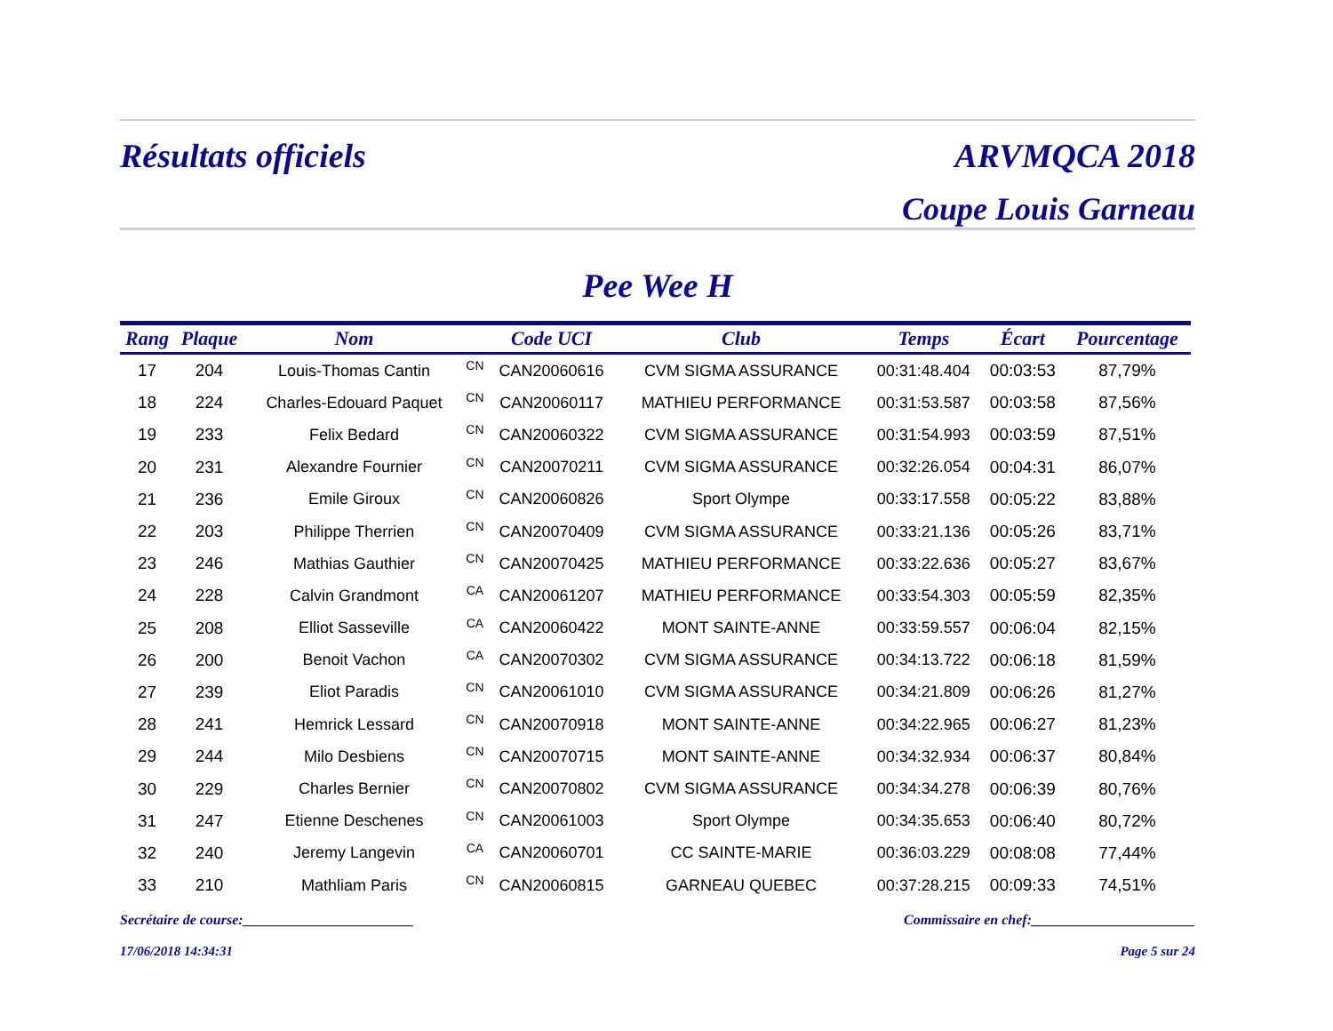Résultats officiels ARVMQCA 2018
Coupe Louis Garneau
Pee Wee H
| Rang | Plaque | Nom | | Code UCI | Club | Temps | Écart | Pourcentage |
| --- | --- | --- | --- | --- | --- | --- | --- | --- |
| 17 | 204 | Louis-Thomas Cantin | CN | CAN20060616 | CVM SIGMA ASSURANCE | 00:31:48.404 | 00:03:53 | 87,79% |
| 18 | 224 | Charles-Edouard Paquet | CN | CAN20060117 | MATHIEU PERFORMANCE | 00:31:53.587 | 00:03:58 | 87,56% |
| 19 | 233 | Felix Bedard | CN | CAN20060322 | CVM SIGMA ASSURANCE | 00:31:54.993 | 00:03:59 | 87,51% |
| 20 | 231 | Alexandre Fournier | CN | CAN20070211 | CVM SIGMA ASSURANCE | 00:32:26.054 | 00:04:31 | 86,07% |
| 21 | 236 | Emile Giroux | CN | CAN20060826 | Sport Olympe | 00:33:17.558 | 00:05:22 | 83,88% |
| 22 | 203 | Philippe Therrien | CN | CAN20070409 | CVM SIGMA ASSURANCE | 00:33:21.136 | 00:05:26 | 83,71% |
| 23 | 246 | Mathias Gauthier | CN | CAN20070425 | MATHIEU PERFORMANCE | 00:33:22.636 | 00:05:27 | 83,67% |
| 24 | 228 | Calvin Grandmont | CA | CAN20061207 | MATHIEU PERFORMANCE | 00:33:54.303 | 00:05:59 | 82,35% |
| 25 | 208 | Elliot Sasseville | CA | CAN20060422 | MONT SAINTE-ANNE | 00:33:59.557 | 00:06:04 | 82,15% |
| 26 | 200 | Benoit Vachon | CA | CAN20070302 | CVM SIGMA ASSURANCE | 00:34:13.722 | 00:06:18 | 81,59% |
| 27 | 239 | Eliot Paradis | CN | CAN20061010 | CVM SIGMA ASSURANCE | 00:34:21.809 | 00:06:26 | 81,27% |
| 28 | 241 | Hemrick Lessard | CN | CAN20070918 | MONT SAINTE-ANNE | 00:34:22.965 | 00:06:27 | 81,23% |
| 29 | 244 | Milo Desbiens | CN | CAN20070715 | MONT SAINTE-ANNE | 00:34:32.934 | 00:06:37 | 80,84% |
| 30 | 229 | Charles Bernier | CN | CAN20070802 | CVM SIGMA ASSURANCE | 00:34:34.278 | 00:06:39 | 80,76% |
| 31 | 247 | Etienne Deschenes | CN | CAN20061003 | Sport Olympe | 00:34:35.653 | 00:06:40 | 80,72% |
| 32 | 240 | Jeremy Langevin | CA | CAN20060701 | CC SAINTE-MARIE | 00:36:03.229 | 00:08:08 | 77,44% |
| 33 | 210 | Mathliam Paris | CN | CAN20060815 | GARNEAU QUEBEC | 00:37:28.215 | 00:09:33 | 74,51% |
Secrétaire de course:________________________ Commissaire en chef:_______________________
17/06/2018 14:34:31 Page 5 sur 24